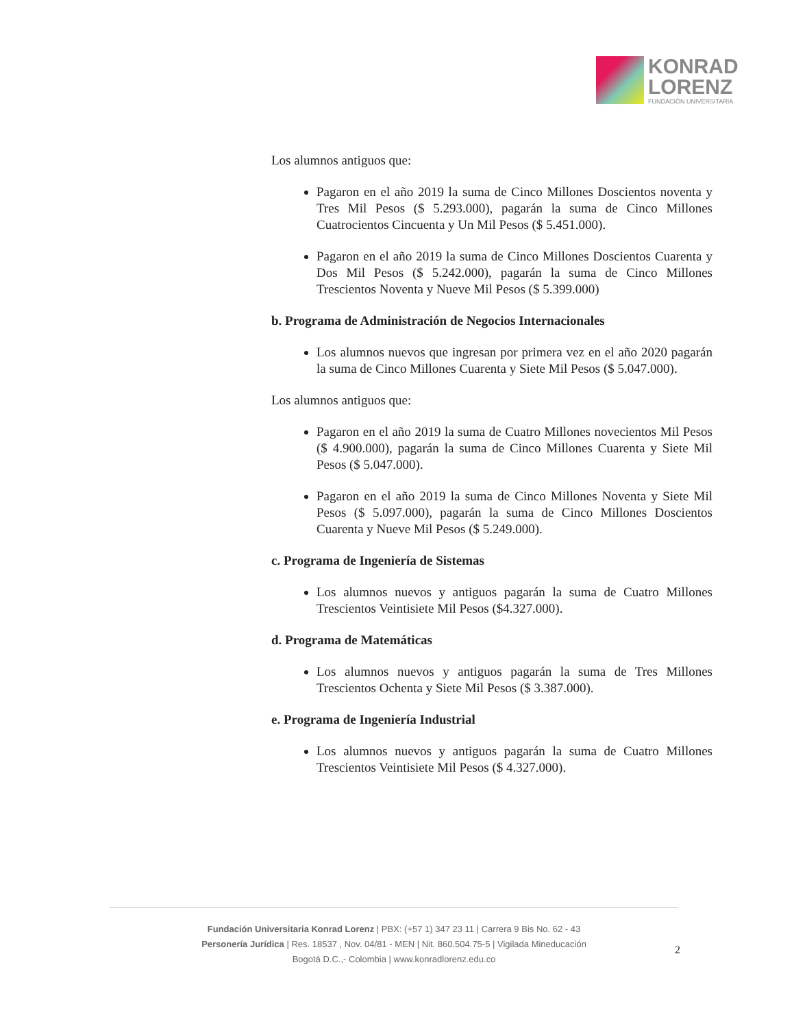KONRAD
LORENZ
FUNDACIÓN UNIVERSITARIA
Los alumnos antiguos que:
Pagaron en el año 2019 la suma de Cinco Millones Doscientos noventa y Tres Mil Pesos ($ 5.293.000), pagarán la suma de Cinco Millones Cuatrocientos Cincuenta y Un Mil Pesos ($ 5.451.000).
Pagaron en el año 2019 la suma de Cinco Millones Doscientos Cuarenta y Dos Mil Pesos ($ 5.242.000), pagarán la suma de Cinco Millones Trescientos Noventa y Nueve Mil Pesos ($ 5.399.000)
b. Programa de Administración de Negocios Internacionales
Los alumnos nuevos que ingresan por primera vez en el año 2020 pagarán la suma de Cinco Millones Cuarenta y Siete Mil Pesos ($ 5.047.000).
Los alumnos antiguos que:
Pagaron en el año 2019 la suma de Cuatro Millones novecientos Mil Pesos ($ 4.900.000), pagarán la suma de Cinco Millones Cuarenta y Siete Mil Pesos ($ 5.047.000).
Pagaron en el año 2019 la suma de Cinco Millones Noventa y Siete Mil Pesos ($ 5.097.000), pagarán la suma de Cinco Millones Doscientos Cuarenta y Nueve Mil Pesos ($ 5.249.000).
c. Programa de Ingeniería de Sistemas
Los alumnos nuevos y antiguos pagarán la suma de Cuatro Millones Trescientos Veintisiete Mil Pesos ($4.327.000).
d. Programa de Matemáticas
Los alumnos nuevos y antiguos pagarán la suma de Tres Millones Trescientos Ochenta y Siete Mil Pesos ($ 3.387.000).
e. Programa de Ingeniería Industrial
Los alumnos nuevos y antiguos pagarán la suma de Cuatro Millones Trescientos Veintisiete Mil Pesos ($ 4.327.000).
Fundación Universitaria Konrad Lorenz | PBX: (+57 1) 347 23 11 | Carrera 9 Bis No. 62 - 43
Personería Jurídica | Res. 18537 , Nov. 04/81 - MEN | Nit. 860.504.75-5 | Vigilada Mineducación
Bogotá D.C.,- Colombia | www.konradlorenz.edu.co
2